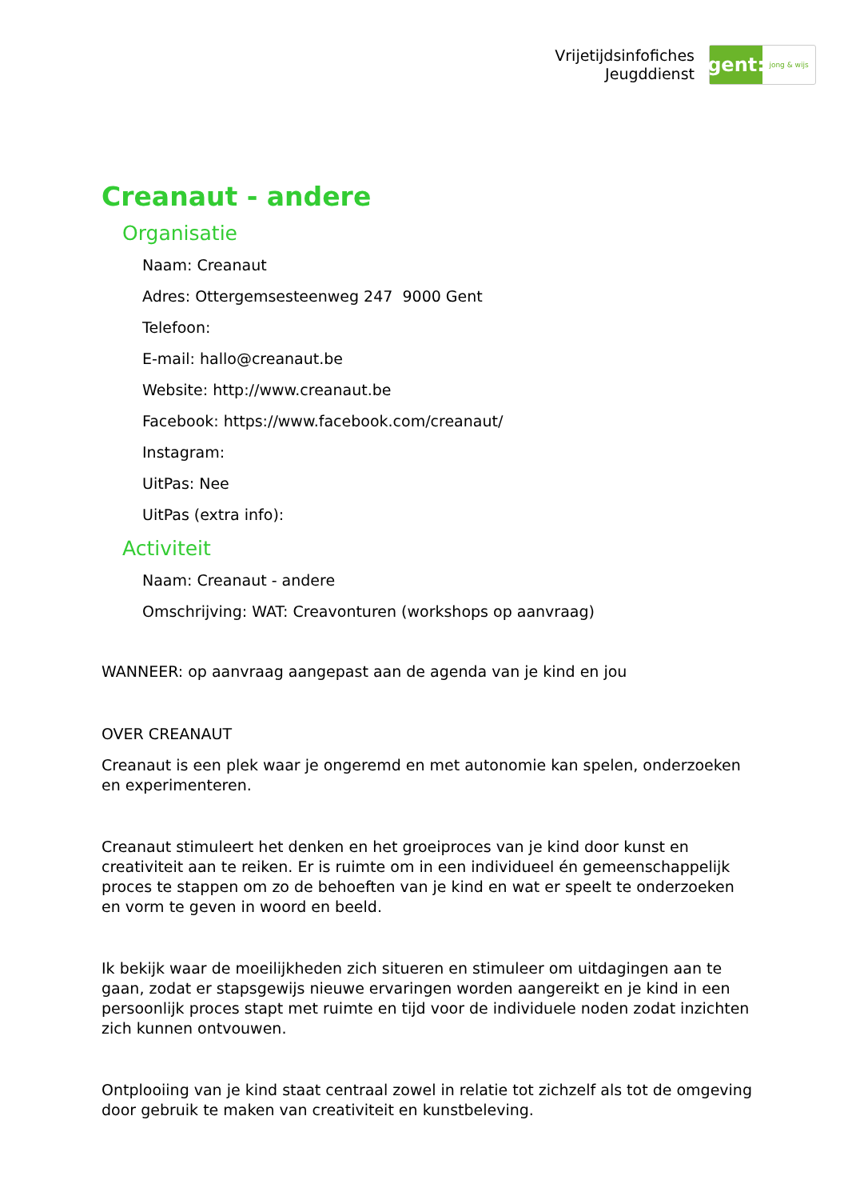Vrijetijdsinfofiches
Jeugddienst
gent:
jong & wijs
Creanaut - andere
Organisatie
Naam: Creanaut
Adres: Ottergemsesteenweg 247 9000 Gent
Telefoon:
E-mail: hallo@creanaut.be
Website: http://www.creanaut.be
Facebook: https://www.facebook.com/creanaut/
Instagram:
UitPas: Nee
UitPas (extra info):
Activiteit
Naam: Creanaut - andere
Omschrijving: WAT: Creavonturen (workshops op aanvraag)
WANNEER: op aanvraag aangepast aan de agenda van je kind en jou
OVER CREANAUT
Creanaut is een plek waar je ongeremd en met autonomie kan spelen, onderzoeken en experimenteren.
Creanaut stimuleert het denken en het groeiproces van je kind door kunst en creativiteit aan te reiken. Er is ruimte om in een individueel én gemeenschappelijk proces te stappen om zo de behoeften van je kind en wat er speelt te onderzoeken en vorm te geven in woord en beeld.
Ik bekijk waar de moeilijkheden zich situeren en stimuleer om uitdagingen aan te gaan, zodat er stapsgewijs nieuwe ervaringen worden aangereikt en je kind in een persoonlijk proces stapt met ruimte en tijd voor de individuele noden zodat inzichten zich kunnen ontvouwen.
Ontplooiing van je kind staat centraal zowel in relatie tot zichzelf als tot de omgeving door gebruik te maken van creativiteit en kunstbeleving.